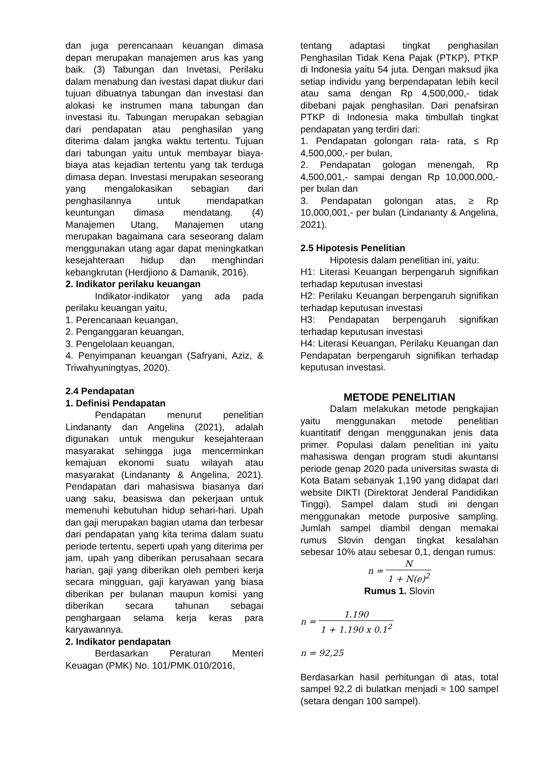dan juga perencanaan keuangan dimasa depan merupakan manajemen arus kas yang baik. (3) Tabungan dan Invetasi, Perilaku dalam menabung dan ivestasi dapat diukur dari tujuan dibuatnya tabungan dan investasi dan alokasi ke instrumen mana tabungan dan investasi itu. Tabungan merupakan sebagian dari pendapatan atau penghasilan yang diterima dalam jangka waktu tertentu. Tujuan dari tabungan yaitu untuk membayar biaya-biaya atas kejadian tertentu yang tak terduga dimasa depan. Investasi merupakan seseorang yang mengalokasikan sebagian dari penghasilannya untuk mendapatkan keuntungan dimasa mendatang. (4) Manajemen Utang, Manajemen utang merupakan bagaimana cara seseorang dalam menggunakan utang agar dapat meningkatkan kesejahteraan hidup dan menghindari kebangkrutan (Herdjiono & Damanik, 2016).
2. Indikator perilaku keuangan
Indikator-indikator yang ada pada perilaku keuangan yaitu,
1. Perencanaan keuangan,
2. Penganggaran keuangan,
3. Pengelolaan keuangan,
4. Penyimpanan keuangan (Safryani, Aziz, & Triwahyuningtyas, 2020).
2.4 Pendapatan
1. Definisi Pendapatan
Pendapatan menurut penelitian Lindananty dan Angelina (2021), adalah digunakan untuk mengukur kesejahteraan masyarakat sehingga juga mencerminkan kemajuan ekonomi suatu wilayah atau masyarakat (Lindananty & Angelina, 2021). Pendapatan dari mahasiswa biasanya dari uang saku, beasiswa dan pekerjaan untuk memenuhi kebutuhan hidup sehari-hari. Upah dan gaji merupakan bagian utama dan terbesar dari pendapatan yang kita terima dalam suatu periode tertentu, seperti upah yang diterima per jam, upah yang diberikan perusahaan secara harian, gaji yang diberikan oleh pemberi kerja secara mingguan, gaji karyawan yang biasa diberikan per bulanan maupun komisi yang diberikan secara tahunan sebagai penghargaan selama kerja keras para karyawannya.
2. Indikator pendapatan
Berdasarkan Peraturan Menteri Keuagan (PMK) No. 101/PMK.010/2016,
tentang adaptasi tingkat penghasilan Penghasilan Tidak Kena Pajak (PTKP), PTKP di Indonesia yaitu 54 juta. Dengan maksud jika setiap individu yang berpendapatan lebih kecil atau sama dengan Rp 4,500,000,- tidak dibebani pajak penghasilan. Dari penafsiran PTKP di Indonesia maka timbullah tingkat pendapatan yang terdiri dari:
1. Pendapatan golongan rata- rata, ≤ Rp 4,500,000,- per bulan,
2. Pendapatan gologan menengah, Rp 4,500,001,- sampai dengan Rp 10,000,000,- per bulan dan
3. Pendapatan golongan atas, ≥ Rp 10,000,001,- per bulan (Lindananty & Angelina, 2021).
2.5 Hipotesis Penelitian
Hipotesis dalam penelitian ini, yaitu:
H1: Literasi Keuangan berpengaruh signifikan terhadap keputusan investasi
H2: Perilaku Keuangan berpengaruh signifikan terhadap keputusan investasi
H3: Pendapatan berpengaruh signifikan terhadap keputusan investasi
H4: Literasi Keuangan, Perilaku Keuangan dan Pendapatan berpengaruh signifikan terhadap keputusan investasi.
METODE PENELITIAN
Dalam melakukan metode pengkajian yaitu menggunakan metode penelitian kuantitatif dengan menggunakan jenis data primer. Populasi dalam penelitian ini yaitu mahasiswa dengan program studi akuntansi periode genap 2020 pada universitas swasta di Kota Batam sebanyak 1,190 yang didapat dari website DIKTI (Direktorat Jenderal Pandidikan Tinggi). Sampel dalam studi ini dengan menggunakan metode purposive sampling. Jumlah sampel diambil dengan memakai rumus Slovin dengan tingkat kesalahan sebesar 10% atau sebesar 0,1, dengan rumus:
n = N 1 + N(e)<sup>2</sup>
Rumus 1. Slovin
n = 1.190 1 + 1.190 x 0.1<sup>2</sup>
n = 92,25
Berdasarkan hasil perhitungan di atas, total sampel 92,2 di bulatkan menjadi ≈ 100 sampel (setara dengan 100 sampel).